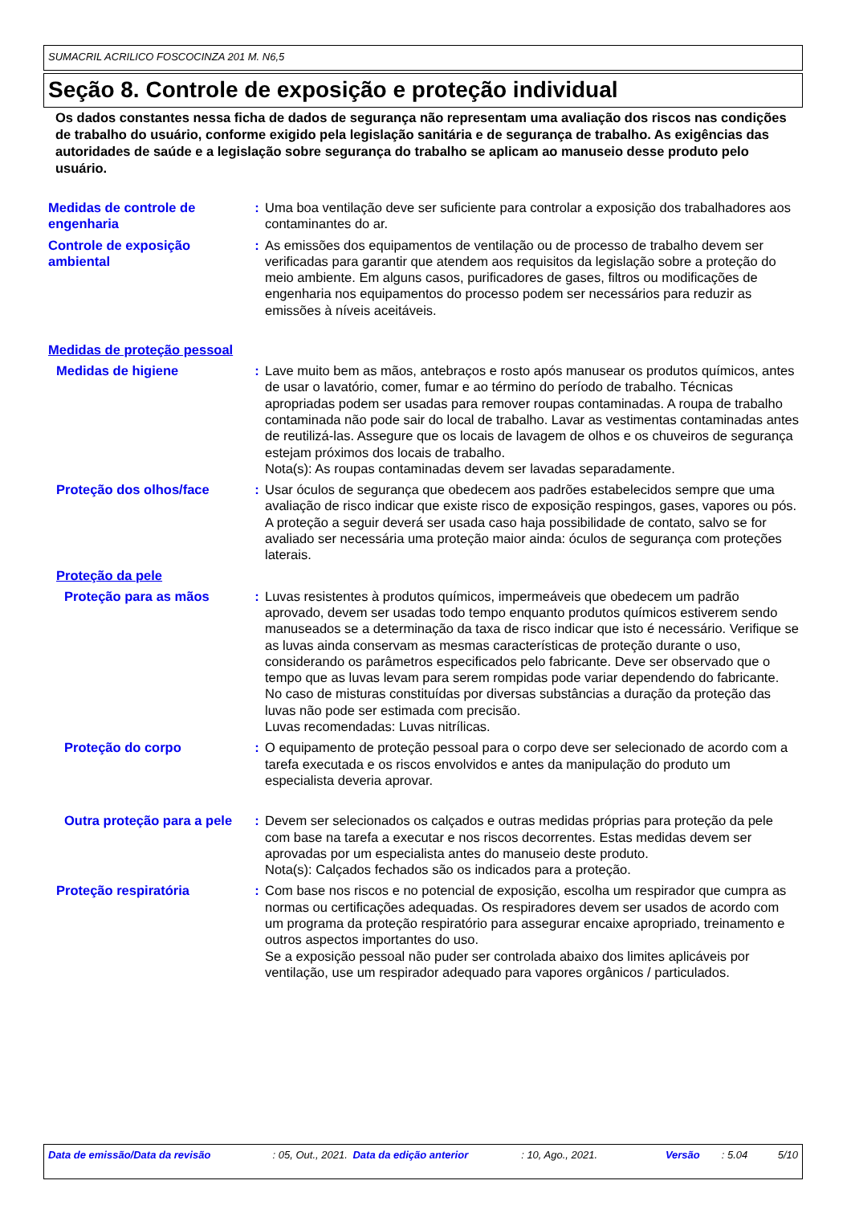SUMACRIL ACRILICO FOSCOCINZA 201 M. N6,5
Seção 8. Controle de exposição e proteção individual
Os dados constantes nessa ficha de dados de segurança não representam uma avaliação dos riscos nas condições de trabalho do usuário, conforme exigido pela legislação sanitária e de segurança de trabalho. As exigências das autoridades de saúde e a legislação sobre segurança do trabalho se aplicam ao manuseio desse produto pelo usuário.
Medidas de controle de engenharia
: Uma boa ventilação deve ser suficiente para controlar a exposição dos trabalhadores aos contaminantes do ar.
Controle de exposição ambiental
: As emissões dos equipamentos de ventilação ou de processo de trabalho devem ser verificadas para garantir que atendem aos requisitos da legislação sobre a proteção do meio ambiente. Em alguns casos, purificadores de gases, filtros ou modificações de engenharia nos equipamentos do processo podem ser necessários para reduzir as emissões à níveis aceitáveis.
Medidas de proteção pessoal
Medidas de higiene : Lave muito bem as mãos, antebraços e rosto após manusear os produtos químicos, antes de usar o lavatório, comer, fumar e ao término do período de trabalho. Técnicas apropriadas podem ser usadas para remover roupas contaminadas. A roupa de trabalho contaminada não pode sair do local de trabalho. Lavar as vestimentas contaminadas antes de reutilizá-las. Assegure que os locais de lavagem de olhos e os chuveiros de segurança estejam próximos dos locais de trabalho.
Nota(s): As roupas contaminadas devem ser lavadas separadamente.
Proteção dos olhos/face : Usar óculos de segurança que obedecem aos padrões estabelecidos sempre que uma avaliação de risco indicar que existe risco de exposição respingos, gases, vapores ou pós. A proteção a seguir deverá ser usada caso haja possibilidade de contato, salvo se for avaliado ser necessária uma proteção maior ainda: óculos de segurança com proteções laterais.
Proteção da pele
Proteção para as mãos : Luvas resistentes à produtos químicos, impermeáveis que obedecem um padrão aprovado, devem ser usadas todo tempo enquanto produtos químicos estiverem sendo manuseados se a determinação da taxa de risco indicar que isto é necessário. Verifique se as luvas ainda conservam as mesmas características de proteção durante o uso, considerando os parâmetros especificados pelo fabricante. Deve ser observado que o tempo que as luvas levam para serem rompidas pode variar dependendo do fabricante. No caso de misturas constituídas por diversas substâncias a duração da proteção das luvas não pode ser estimada com precisão.
Luvas recomendadas: Luvas nitrílicas.
Proteção do corpo : O equipamento de proteção pessoal para o corpo deve ser selecionado de acordo com a tarefa executada e os riscos envolvidos e antes da manipulação do produto um especialista deveria aprovar.
Outra proteção para a pele
: Devem ser selecionados os calçados e outras medidas próprias para proteção da pele com base na tarefa a executar e nos riscos decorrentes. Estas medidas devem ser aprovadas por um especialista antes do manuseio deste produto.
Nota(s): Calçados fechados são os indicados para a proteção.
Proteção respiratória : Com base nos riscos e no potencial de exposição, escolha um respirador que cumpra as normas ou certificações adequadas. Os respiradores devem ser usados de acordo com um programa da proteção respiratório para assegurar encaixe apropriado, treinamento e outros aspectos importantes do uso.
Se a exposição pessoal não puder ser controlada abaixo dos limites aplicáveis por ventilação, use um respirador adequado para vapores orgânicos / particulados.
Data de emissão/Data da revisão : 05, Out., 2021.
Data da edição anterior : 10, Ago., 2021. Versão : 5.04 5/10